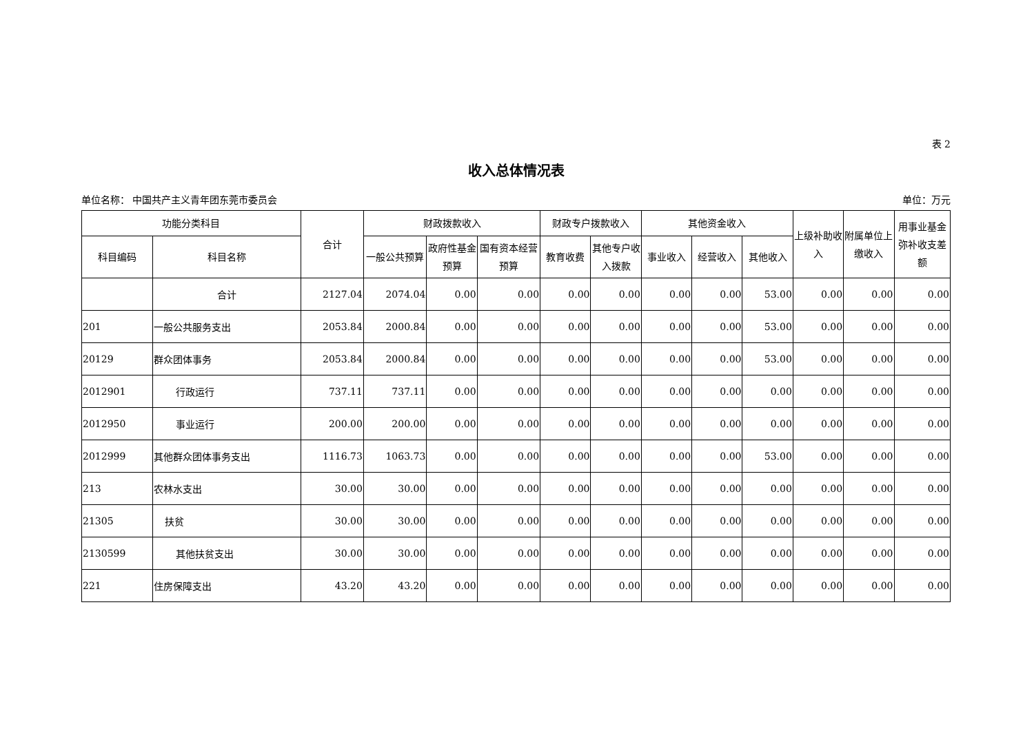表 2
收入总体情况表
单位名称： 中国共产主义青年团东莞市委员会 单位：万元
| 功能分类科目 | | 合计 | 财政拨款收入 | | | 财政专户拨款收入 | | 其他资金收入 | | | 上级补助收入 | 附属单位上缴收入 | 用事业基金弥补收支差额 |
| --- | --- | --- | --- | --- | --- | --- | --- | --- | --- | --- | --- | --- | --- |
| 科目编码 | 科目名称 | | 一般公共预算 | 政府性基金预算 | 国有资本经营预算 | 教育收费 | 其他专户收入拨款 | 事业收入 | 经营收入 | 其他收入 | | | |
| | 合计 | 2127.04 | 2074.04 | 0.00 | 0.00 | 0.00 | 0.00 | 0.00 | 0.00 | 53.00 | 0.00 | 0.00 | 0.00 |
| 201 | 一般公共服务支出 | 2053.84 | 2000.84 | 0.00 | 0.00 | 0.00 | 0.00 | 0.00 | 0.00 | 53.00 | 0.00 | 0.00 | 0.00 |
| 20129 | 群众团体事务 | 2053.84 | 2000.84 | 0.00 | 0.00 | 0.00 | 0.00 | 0.00 | 0.00 | 53.00 | 0.00 | 0.00 | 0.00 |
| 2012901 | 行政运行 | 737.11 | 737.11 | 0.00 | 0.00 | 0.00 | 0.00 | 0.00 | 0.00 | 0.00 | 0.00 | 0.00 | 0.00 |
| 2012950 | 事业运行 | 200.00 | 200.00 | 0.00 | 0.00 | 0.00 | 0.00 | 0.00 | 0.00 | 0.00 | 0.00 | 0.00 | 0.00 |
| 2012999 | 其他群众团体事务支出 | 1116.73 | 1063.73 | 0.00 | 0.00 | 0.00 | 0.00 | 0.00 | 0.00 | 53.00 | 0.00 | 0.00 | 0.00 |
| 213 | 农林水支出 | 30.00 | 30.00 | 0.00 | 0.00 | 0.00 | 0.00 | 0.00 | 0.00 | 0.00 | 0.00 | 0.00 | 0.00 |
| 21305 | 扶贫 | 30.00 | 30.00 | 0.00 | 0.00 | 0.00 | 0.00 | 0.00 | 0.00 | 0.00 | 0.00 | 0.00 | 0.00 |
| 2130599 | 其他扶贫支出 | 30.00 | 30.00 | 0.00 | 0.00 | 0.00 | 0.00 | 0.00 | 0.00 | 0.00 | 0.00 | 0.00 | 0.00 |
| 221 | 住房保障支出 | 43.20 | 43.20 | 0.00 | 0.00 | 0.00 | 0.00 | 0.00 | 0.00 | 0.00 | 0.00 | 0.00 | 0.00 |